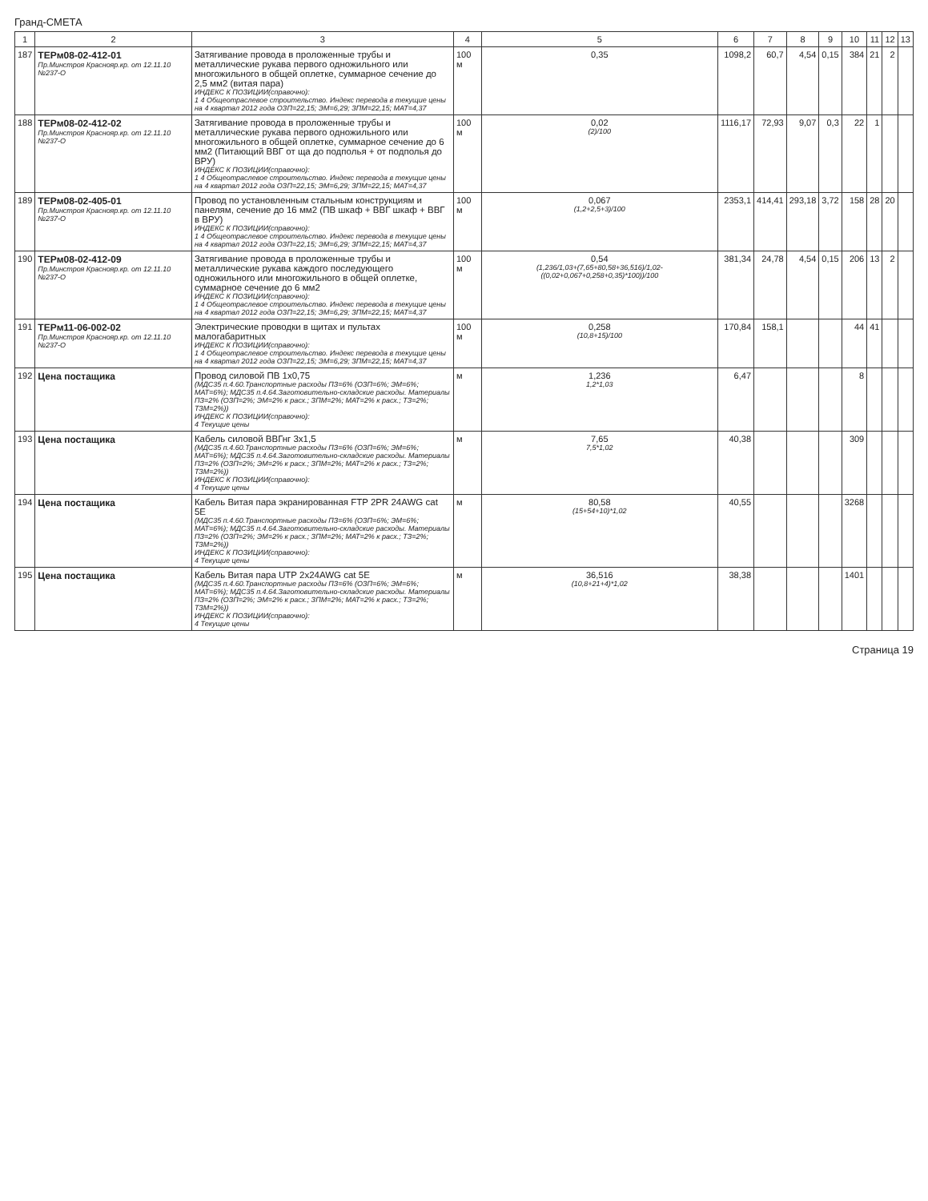Гранд-СМЕТА
| 1 | 2 | 3 | 4 | 5 | 6 | 7 | 8 | 9 | 10 | 11 | 12 | 13 |
| --- | --- | --- | --- | --- | --- | --- | --- | --- | --- | --- | --- | --- |
| 187 | ТЕРм08-02-412-01 Пр.Минстроя Краснояр.кр. от 12.11.10 №237-О | Затягивание провода в проложенные трубы и металлические рукава первого одножильного или многожильного в общей оплетке, суммарное сечение до 2,5 мм2 (витая пара) ИНДЕКС К ПОЗИЦИИ(справочно): 1 4 Общеотраслевое строительство. Индекс перевода в текущие цены на 4 квартал 2012 года ОЗП=22,15; ЭМ=6,29; ЗПМ=22,15; МАТ=4,37 | 100 м | 0,35 | 1098,2 | 60,7 | 4,54 | 0,15 | 384 | 21 | 2 | |
| 188 | ТЕРм08-02-412-02 Пр.Минстроя Краснояр.кр. от 12.11.10 №237-О | Затягивание провода в проложенные трубы и металлические рукава первого одножильного или многожильного в общей оплетке, суммарное сечение до 6 мм2 (Питающий ВВГ от ща до подполья + от подполья до ВРУ) ИНДЕКС К ПОЗИЦИИ(справочно): 1 4 Общеотраслевое строительство. Индекс перевода в текущие цены на 4 квартал 2012 года ОЗП=22,15; ЭМ=6,29; ЗПМ=22,15; МАТ=4,37 | 100 м | 0,02 (2)/100 | 1116,17 | 72,93 | 9,07 | 0,3 | 22 | 1 | | |
| 189 | ТЕРм08-02-405-01 Пр.Минстроя Краснояр.кр. от 12.11.10 №237-О | Провод по установленным стальным конструкциям и панелям, сечение до 16 мм2 (ПВ шкаф + ВВГ шкаф + ВВГ в ВРУ) ИНДЕКС К ПОЗИЦИИ(справочно): 1 4 Общеотраслевое строительство. Индекс перевода в текущие цены на 4 квартал 2012 года ОЗП=22,15; ЭМ=6,29; ЗПМ=22,15; МАТ=4,37 | 100 м | 0,067 (1,2+2,5+3)/100 | 2353,1 | 414,41 | 293,18 | 3,72 | 158 | 28 | 20 | |
| 190 | ТЕРм08-02-412-09 Пр.Минстроя Краснояр.кр. от 12.11.10 №237-О | Затягивание провода в проложенные трубы и металлические рукава каждого последующего одножильного или многожильного в общей оплетке, суммарное сечение до 6 мм2 ИНДЕКС К ПОЗИЦИИ(справочно): 1 4 Общеотраслевое строительство. Индекс перевода в текущие цены на 4 квартал 2012 года ОЗП=22,15; ЭМ=6,29; ЗПМ=22,15; МАТ=4,37 | 100 м | 0,54 (1,236/1,03+(7,65+80,58+36,516)/1,02-((0,02+0,067+0,258+0,35)*100))/100 | 381,34 | 24,78 | 4,54 | 0,15 | 206 | 13 | 2 | |
| 191 | ТЕРм11-06-002-02 Пр.Минстроя Краснояр.кр. от 12.11.10 №237-О | Электрические проводки в щитах и пультах малогабаритных ИНДЕКС К ПОЗИЦИИ(справочно): 1 4 Общеотраслевое строительство. Индекс перевода в текущие цены на 4 квартал 2012 года ОЗП=22,15; ЭМ=6,29; ЗПМ=22,15; МАТ=4,37 | 100 м | 0,258 (10,8+15)/100 | 170,84 | 158,1 | | | 44 | 41 | | |
| 192 | Цена постащика | Провод силовой ПВ 1х0,75 (МДС35 п.4.60.Транспортные расходы ПЗ=6% (ОЗП=6%; ЭМ=6%; МАТ=6%); МДС35 п.4.64.Заготовительно-складские расходы. Материалы ПЗ=2% (ОЗП=2%; ЭМ=2% к расх.; ЗПМ=2%; МАТ=2% к расх.; ТЗ=2%; ТЗМ=2%)) ИНДЕКС К ПОЗИЦИИ(справочно): 4 Текущие цены | м | 1,236 1,2*1,03 | 6,47 | | | | 8 | | | |
| 193 | Цена постащика | Кабель силовой ВВГнг 3х1,5 (МДС35 п.4.60.Транспортные расходы ПЗ=6% (ОЗП=6%; ЭМ=6%; МАТ=6%); МДС35 п.4.64.Заготовительно-складские расходы. Материалы ПЗ=2% (ОЗП=2%; ЭМ=2% к расх.; ЗПМ=2%; МАТ=2% к расх.; ТЗ=2%; ТЗМ=2%)) ИНДЕКС К ПОЗИЦИИ(справочно): 4 Текущие цены | м | 7,65 7,5*1,02 | 40,38 | | | | 309 | | | |
| 194 | Цена постащика | Кабель Витая пара экранированная FTP 2PR 24AWG cat 5E (МДС35 п.4.60.Транспортные расходы ПЗ=6% (ОЗП=6%; ЭМ=6%; МАТ=6%); МДС35 п.4.64.Заготовительно-складские расходы. Материалы ПЗ=2% (ОЗП=2%; ЭМ=2% к расх.; ЗПМ=2%; МАТ=2% к расх.; ТЗ=2%; ТЗМ=2%)) ИНДЕКС К ПОЗИЦИИ(справочно): 4 Текущие цены | м | 80,58 (15+54+10)*1,02 | 40,55 | | | | 3268 | | | |
| 195 | Цена постащика | Кабель Витая пара UTP 2x24AWG cat 5E (МДС35 п.4.60.Транспортные расходы ПЗ=6% (ОЗП=6%; ЭМ=6%; МАТ=6%); МДС35 п.4.64.Заготовительно-складские расходы. Материалы ПЗ=2% (ОЗП=2%; ЭМ=2% к расх.; ЗПМ=2%; МАТ=2% к расх.; ТЗ=2%; ТЗМ=2%)) ИНДЕКС К ПОЗИЦИИ(справочно): 4 Текущие цены | м | 36,516 (10,8+21+4)*1,02 | 38,38 | | | | 1401 | | | |
Страница 19